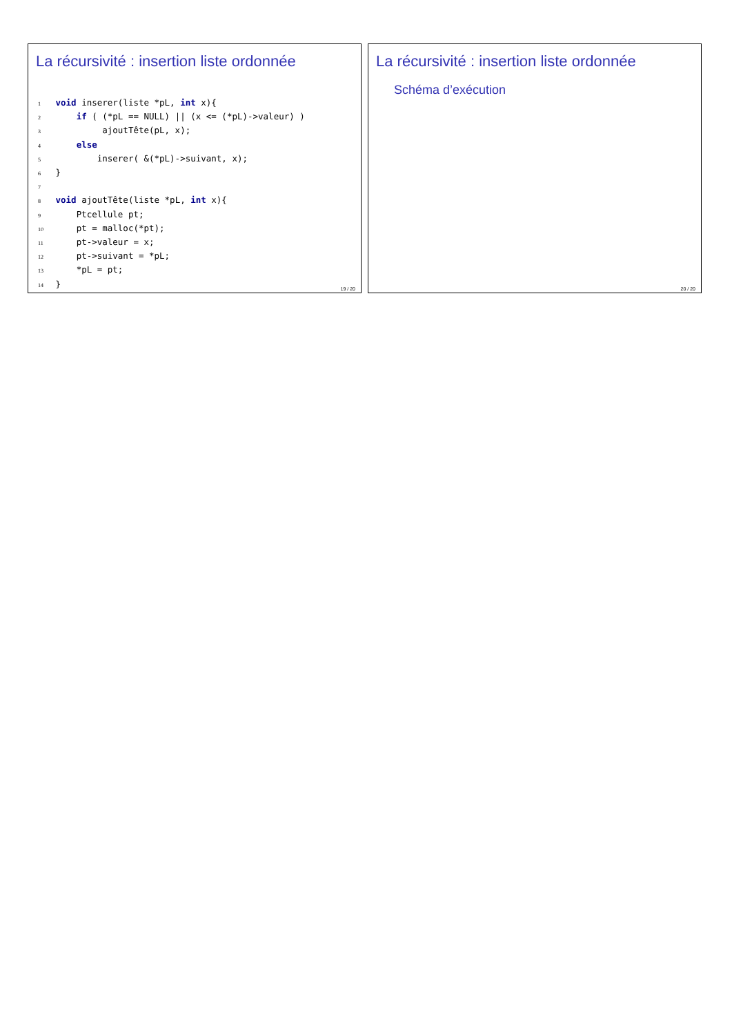La récursivité : insertion liste ordonnée
1 void inserer(liste *pL, int x){
2     if ( (*pL == NULL) || (x <= (*pL)->valeur) )
3          ajoutTête(pL, x);
4     else
5         inserer( &(*pL)->suivant, x);
6 }
7
8 void ajoutTête(liste *pL, int x){
9     Ptcellule pt;
10     pt = malloc(*pt);
11     pt->valeur = x;
12     pt->suivant = *pL;
13     *pL = pt;
14 }
19 / 20
La récursivité : insertion liste ordonnée
Schéma d’exécution
20 / 20